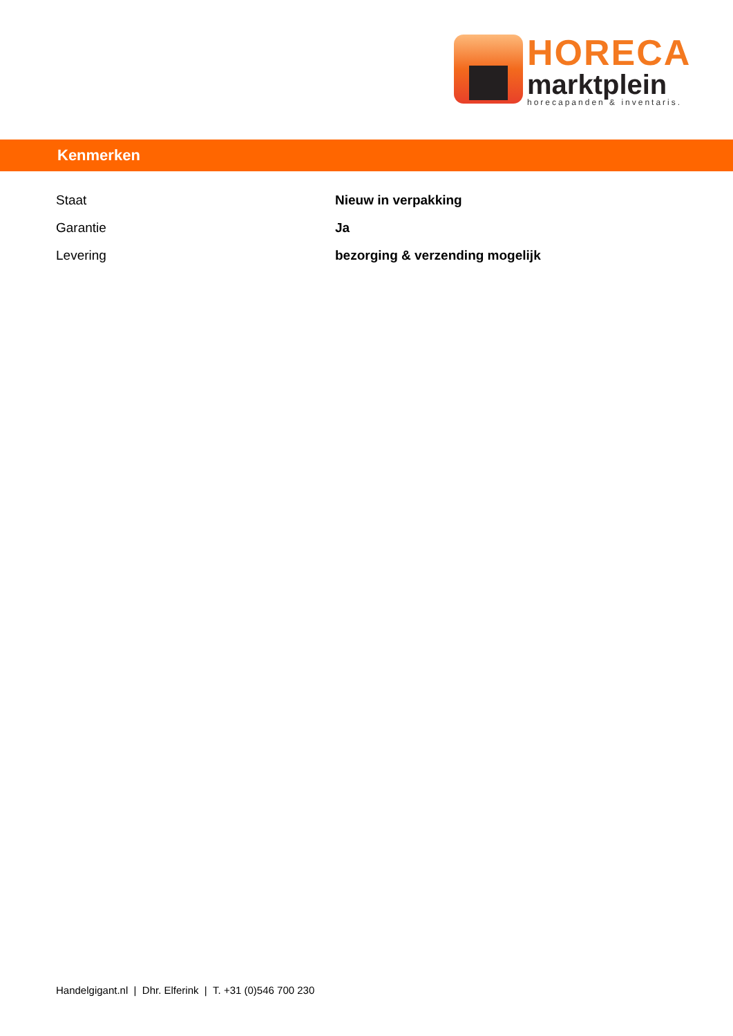HORECA
marktplein
horecapanden & inventaris.
Kenmerken
| Staat | Nieuw in verpakking |
| Garantie | Ja |
| Levering | bezorging & verzending mogelijk |
Handelgigant.nl | Dhr. Elferink | T. +31 (0)546 700 230